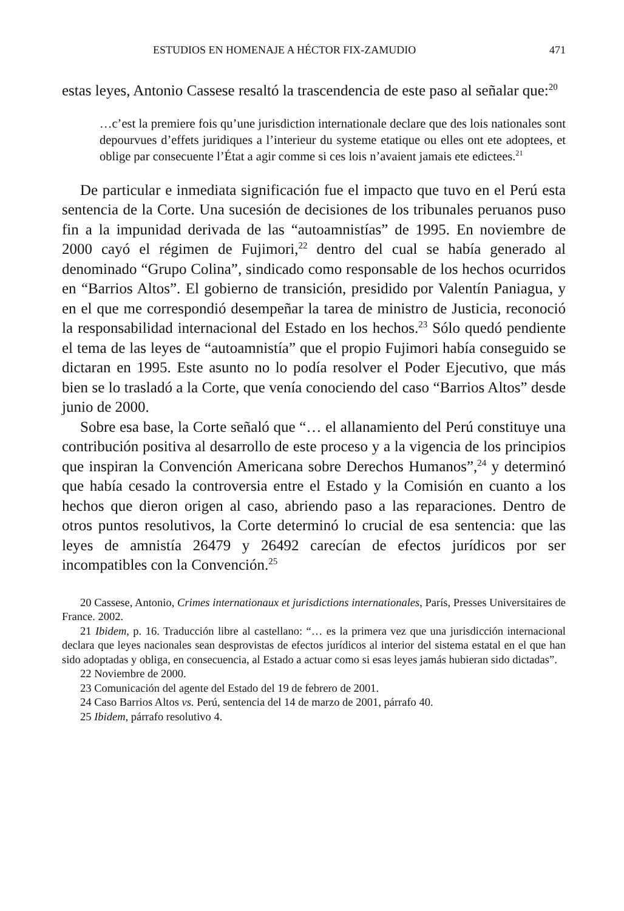ESTUDIOS EN HOMENAJE A HÉCTOR FIX-ZAMUDIO 471
estas leyes, Antonio Cassese resaltó la trascendencia de este paso al señalar que:<sup>20</sup>
…c’est la premiere fois qu’une jurisdiction internationale declare que des lois nationales sont depourvues d’effets juridiques a l’interieur du systeme etatique ou elles ont ete adoptees, et oblige par consecuente l’État a agir comme si ces lois n’avaient jamais ete edictees.<sup>21</sup>
De particular e inmediata significación fue el impacto que tuvo en el Perú esta sentencia de la Corte. Una sucesión de decisiones de los tribunales peruanos puso fin a la impunidad derivada de las “autoamnistías” de 1995. En noviembre de 2000 cayó el régimen de Fujimori,<sup>22</sup> dentro del cual se había generado al denominado “Grupo Colina”, sindicado como responsable de los hechos ocurridos en “Barrios Altos”. El gobierno de transición, presidido por Valentín Paniagua, y en el que me correspondió desempeñar la tarea de ministro de Justicia, reconoció la responsabilidad internacional del Estado en los hechos.<sup>23</sup> Sólo quedó pendiente el tema de las leyes de “autoamnistía” que el propio Fujimori había conseguido se dictaran en 1995. Este asunto no lo podía resolver el Poder Ejecutivo, que más bien se lo trasladó a la Corte, que venía conociendo del caso “Barrios Altos” desde junio de 2000.
Sobre esa base, la Corte señaló que “… el allanamiento del Perú constituye una contribución positiva al desarrollo de este proceso y a la vigencia de los principios que inspiran la Convención Americana sobre Derechos Humanos”,<sup>24</sup> y determinó que había cesado la controversia entre el Estado y la Comisión en cuanto a los hechos que dieron origen al caso, abriendo paso a las reparaciones. Dentro de otros puntos resolutivos, la Corte determinó lo crucial de esa sentencia: que las leyes de amnistía 26479 y 26492 carecían de efectos jurídicos por ser incompatibles con la Convención.<sup>25</sup>
20 Cassese, Antonio, Crimes internationaux et jurisdictions internationales, París, Presses Universitaires de France. 2002.
21 Ibidem, p. 16. Traducción libre al castellano: “… es la primera vez que una jurisdicción internacional declara que leyes nacionales sean desprovistas de efectos jurídicos al interior del sistema estatal en el que han sido adoptadas y obliga, en consecuencia, al Estado a actuar como si esas leyes jamás hubieran sido dictadas”.
22 Noviembre de 2000.
23 Comunicación del agente del Estado del 19 de febrero de 2001.
24 Caso Barrios Altos vs. Perú, sentencia del 14 de marzo de 2001, párrafo 40.
25 Ibidem, párrafo resolutivo 4.